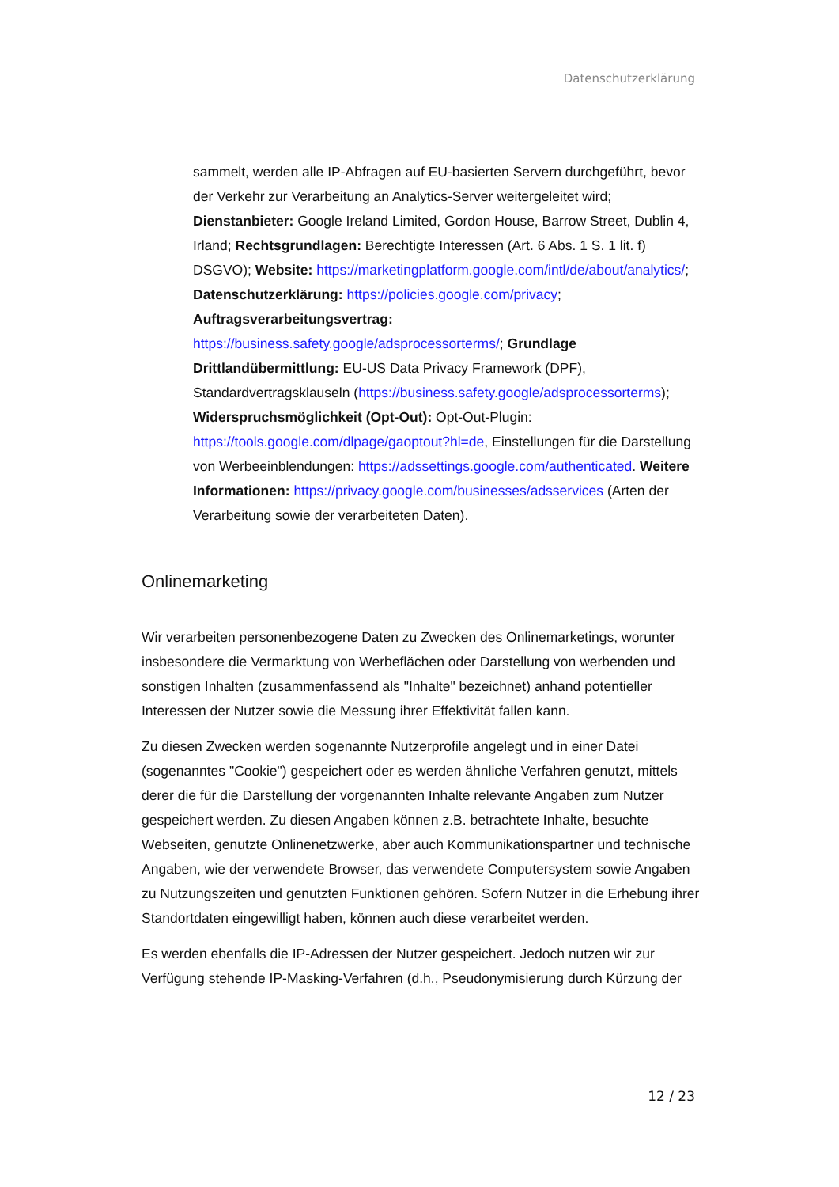Datenschutzerklärung
sammelt, werden alle IP-Abfragen auf EU-basierten Servern durchgeführt, bevor der Verkehr zur Verarbeitung an Analytics-Server weitergeleitet wird; Dienstanbieter: Google Ireland Limited, Gordon House, Barrow Street, Dublin 4, Irland; Rechtsgrundlagen: Berechtigte Interessen (Art. 6 Abs. 1 S. 1 lit. f) DSGVO); Website: https://marketingplatform.google.com/intl/de/about/analytics/; Datenschutzerklärung: https://policies.google.com/privacy; Auftragsverarbeitungsvertrag:
https://business.safety.google/adsprocessorterms/; Grundlage Drittlandübermittlung: EU-US Data Privacy Framework (DPF), Standardvertragsklauseln (https://business.safety.google/adsprocessorterms); Widerspruchsmöglichkeit (Opt-Out): Opt-Out-Plugin: https://tools.google.com/dlpage/gaoptout?hl=de, Einstellungen für die Darstellung von Werbeeinblendungen: https://adssettings.google.com/authenticated. Weitere Informationen: https://privacy.google.com/businesses/adsservices (Arten der Verarbeitung sowie der verarbeiteten Daten).
Onlinemarketing
Wir verarbeiten personenbezogene Daten zu Zwecken des Onlinemarketings, worunter insbesondere die Vermarktung von Werbeflächen oder Darstellung von werbenden und sonstigen Inhalten (zusammenfassend als "Inhalte" bezeichnet) anhand potentieller Interessen der Nutzer sowie die Messung ihrer Effektivität fallen kann.
Zu diesen Zwecken werden sogenannte Nutzerprofile angelegt und in einer Datei (sogenanntes "Cookie") gespeichert oder es werden ähnliche Verfahren genutzt, mittels derer die für die Darstellung der vorgenannten Inhalte relevante Angaben zum Nutzer gespeichert werden. Zu diesen Angaben können z.B. betrachtete Inhalte, besuchte Webseiten, genutzte Onlinenetzwerke, aber auch Kommunikationspartner und technische Angaben, wie der verwendete Browser, das verwendete Computersystem sowie Angaben zu Nutzungszeiten und genutzten Funktionen gehören. Sofern Nutzer in die Erhebung ihrer Standortdaten eingewilligt haben, können auch diese verarbeitet werden.
Es werden ebenfalls die IP-Adressen der Nutzer gespeichert. Jedoch nutzen wir zur Verfügung stehende IP-Masking-Verfahren (d.h., Pseudonymisierung durch Kürzung der
12 / 23